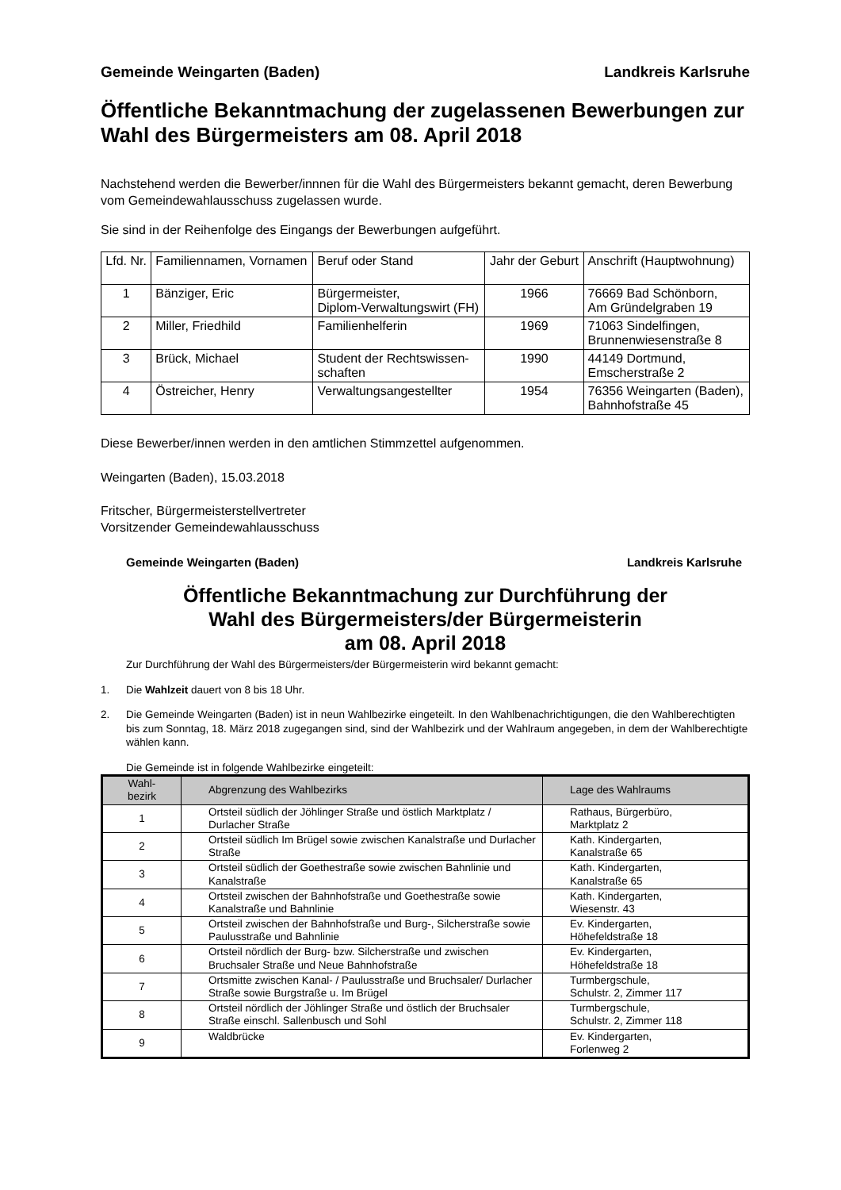Gemeinde Weingarten (Baden) Landkreis Karlsruhe
Öffentliche Bekanntmachung der zugelassenen Bewerbungen zur Wahl des Bürgermeisters am 08. April 2018
Nachstehend werden die Bewerber/innnen für die Wahl des Bürgermeisters bekannt gemacht, deren Bewerbung vom Gemeindewahlausschuss zugelassen wurde.
Sie sind in der Reihenfolge des Eingangs der Bewerbungen aufgeführt.
| Lfd. Nr. | Familiennamen, Vornamen | Beruf oder Stand | Jahr der Geburt | Anschrift (Hauptwohnung) |
| --- | --- | --- | --- | --- |
| 1 | Bänziger, Eric | Bürgermeister, Diplom-Verwaltungswirt (FH) | 1966 | 76669 Bad Schönborn, Am Gründelgraben 19 |
| 2 | Miller, Friedhild | Familienhelferin | 1969 | 71063 Sindelfingen, Brunnenwiesenstraße 8 |
| 3 | Brück, Michael | Student der Rechtswissen- schaften | 1990 | 44149 Dortmund, Emscherstraße 2 |
| 4 | Östreicher, Henry | Verwaltungsangestellter | 1954 | 76356 Weingarten (Baden), Bahnhofstraße 45 |
Diese Bewerber/innen werden in den amtlichen Stimmzettel aufgenommen.
Weingarten (Baden), 15.03.2018
Fritscher, Bürgermeisterstellvertreter
Vorsitzender Gemeindewahlausschuss
Gemeinde Weingarten (Baden) Landkreis Karlsruhe
Öffentliche Bekanntmachung zur Durchführung der
Wahl des Bürgermeisters/der Bürgermeisterin
am 08. April 2018
Zur Durchführung der Wahl des Bürgermeisters/der Bürgermeisterin wird bekannt gemacht:
1. Die Wahlzeit dauert von 8 bis 18 Uhr.
2. Die Gemeinde Weingarten (Baden) ist in neun Wahlbezirke eingeteilt. In den Wahlbenachrichtigungen, die den Wahlberechtigten bis zum Sonntag, 18. März 2018 zugegangen sind, sind der Wahlbezirk und der Wahlraum angegeben, in dem der Wahlberechtigte wählen kann.
Die Gemeinde ist in folgende Wahlbezirke eingeteilt:
| Wahl- bezirk | Abgrenzung des Wahlbezirks | Lage des Wahlraums |
| --- | --- | --- |
| 1 | Ortsteil südlich der Jöhlinger Straße und östlich Marktplatz / Durlacher Straße | Rathaus, Bürgerbüro, Marktplatz 2 |
| 2 | Ortsteil südlich Im Brügel sowie zwischen Kanalstraße und Durlacher Straße | Kath. Kindergarten, Kanalstraße 65 |
| 3 | Ortsteil südlich der Goethestraße sowie zwischen Bahnlinie und Kanalstraße | Kath. Kindergarten, Kanalstraße 65 |
| 4 | Ortsteil zwischen der Bahnhofstraße und Goethestraße sowie Kanalstraße und Bahnlinie | Kath. Kindergarten, Wiesenstr. 43 |
| 5 | Ortsteil zwischen der Bahnhofstraße und Burg-, Silcherstraße sowie Paulusstraße und Bahnlinie | Ev. Kindergarten, Höhefeldstraße 18 |
| 6 | Ortsteil nördlich der Burg- bzw. Silcherstraße und zwischen Bruchsaler Straße und Neue Bahnhofstraße | Ev. Kindergarten, Höhefeldstraße 18 |
| 7 | Ortsmitte zwischen Kanal- / Paulusstraße und Bruchsaler/ Durlacher Straße sowie Burgstraße u. Im Brügel | Turmbergschule, Schulstr. 2, Zimmer 117 |
| 8 | Ortsteil nördlich der Jöhlinger Straße und östlich der Bruchsaler Straße einschl. Sallenbusch und Sohl | Turmbergschule, Schulstr. 2, Zimmer 118 |
| 9 | Waldbrücke | Ev. Kindergarten, Forlenweg 2 |